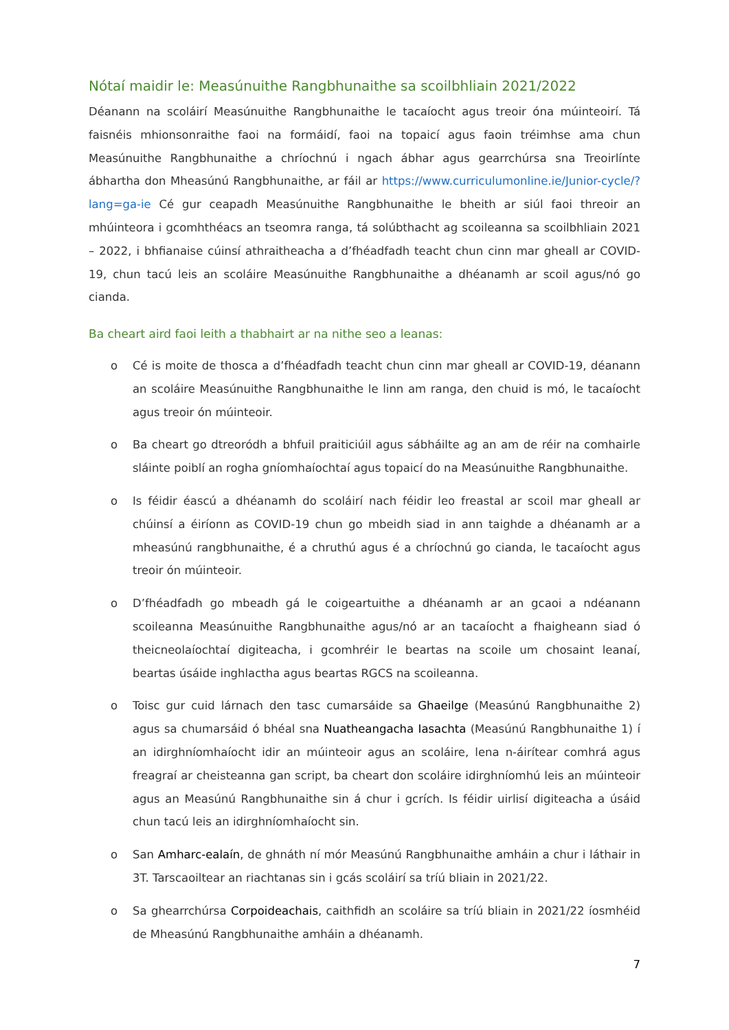Nótaí maidir le: Measúnuithe Rangbhunaithe sa scoilbhliain 2021/2022
Déanann na scoláirí Measúnuithe Rangbhunaithe le tacaíocht agus treoir óna múinteoirí. Tá faisnéis mhionsonraithe faoi na formáidí, faoi na topaicí agus faoin tréimhse ama chun Measúnuithe Rangbhunaithe a chríochnú i ngach ábhar agus gearrchúrsa sna Treoirlínte ábhartha don Mheasúnú Rangbhunaithe, ar fáil ar https://www.curriculumonline.ie/Junior-cycle/?lang=ga-ie Cé gur ceapadh Measúnuithe Rangbhunaithe le bheith ar siúl faoi threoir an mhúinteora i gcomhthéacs an tseomra ranga, tá solúbthacht ag scoileanna sa scoilbhliain 2021 – 2022, i bhfianaise cúinsí athraitheacha a d’fhéadfadh teacht chun cinn mar gheall ar COVID-19, chun tacú leis an scoláire Measúnuithe Rangbhunaithe a dhéanamh ar scoil agus/nó go cianda.
Ba cheart aird faoi leith a thabhairt ar na nithe seo a leanas:
o Cé is moite de thosca a d’fhéadfadh teacht chun cinn mar gheall ar COVID-19, déanann an scoláire Measúnuithe Rangbhunaithe le linn am ranga, den chuid is mó, le tacaíocht agus treoir ón múinteoir.
o Ba cheart go dtreoródh a bhfuil praiticiúil agus sábháilte ag an am de réir na comhairle sláinte poiblí an rogha gníomhaíochtaí agus topaicí do na Measúnuithe Rangbhunaithe.
o Is féidir éascú a dhéanamh do scoláirí nach féidir leo freastal ar scoil mar gheall ar chúinsí a éiríonn as COVID-19 chun go mbeidh siad in ann taighde a dhéanamh ar a mheasúnú rangbhunaithe, é a chruthú agus é a chríochnú go cianda, le tacaíocht agus treoir ón múinteoir.
o D’fhéadfadh go mbeadh gá le coigeartuithe a dhéanamh ar an gcaoi a ndéanann scoileanna Measúnuithe Rangbhunaithe agus/nó ar an tacaíocht a fhaigheann siad ó theicneolaíochtaí digiteacha, i gcomhréir le beartas na scoile um chosaint leanaí, beartas úsáide inghlactha agus beartas RGCS na scoileanna.
o Toisc gur cuid lárnach den tasc cumarsáide sa Ghaeilge (Measúnú Rangbhunaithe 2) agus sa chumarsáid ó bhéal sna Nuatheangacha Iasachta (Measúnú Rangbhunaithe 1) í an idirghníomhaíocht idir an múinteoir agus an scoláire, lena n-áirítear comhrá agus freagraí ar cheisteanna gan script, ba cheart don scoláire idirghníomhú leis an múinteoir agus an Measúnú Rangbhunaithe sin á chur i gcrích. Is féidir uirlisí digiteacha a úsáid chun tacú leis an idirghníomhaíocht sin.
o San Amharc-ealaín, de ghnáth ní mór Measúnú Rangbhunaithe amháin a chur i láthair in 3T. Tarscaoiltear an riachtanas sin i gcás scoláirí sa tríú bliain in 2021/22.
o Sa ghearrchúrsa Corpoideachais, caithfidh an scoláire sa tríú bliain in 2021/22 íosmhéid de Mheasúnú Rangbhunaithe amháin a dhéanamh.
7